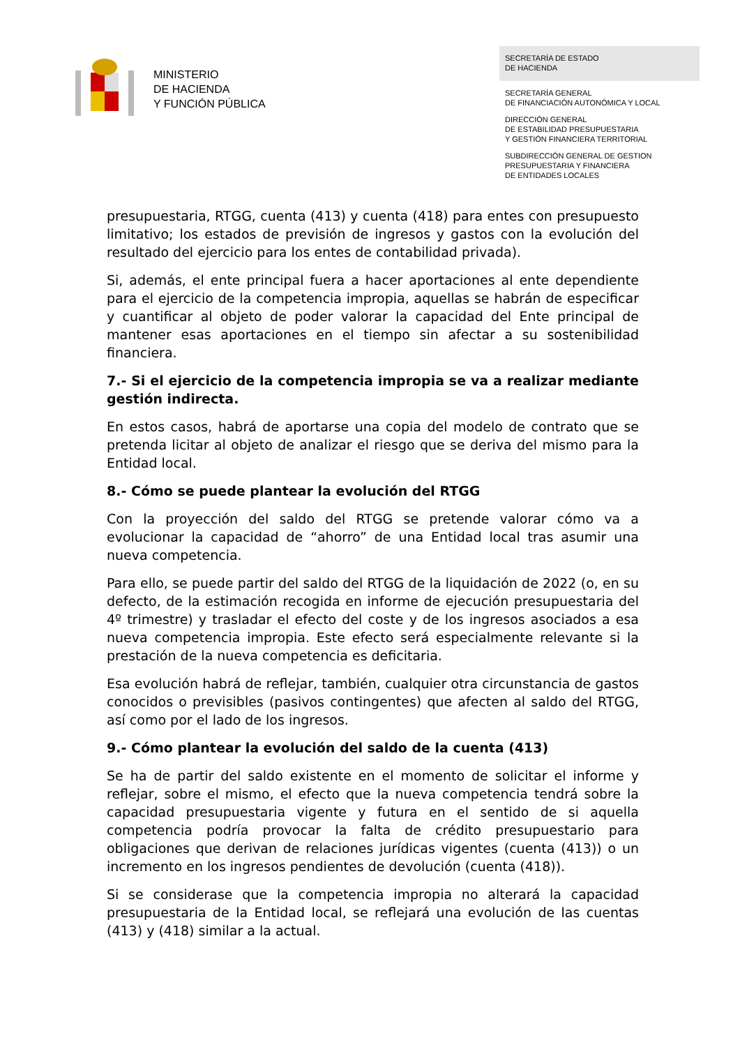MINISTERIO
DE HACIENDA
Y FUNCIÓN PÚBLICA
SECRETARÍA DE ESTADO
DE HACIENDA
SECRETARÍA GENERAL
DE FINANCIACIÓN AUTONÓMICA Y LOCAL
DIRECCIÓN GENERAL
DE ESTABILIDAD PRESUPUESTARIA
Y GESTIÓN FINANCIERA TERRITORIAL
SUBDIRECCIÓN GENERAL DE GESTION
PRESUPUESTARIA Y FINANCIERA
DE ENTIDADES LOCALES
presupuestaria, RTGG, cuenta (413) y cuenta (418) para entes con presupuesto limitativo; los estados de previsión de ingresos y gastos con la evolución del resultado del ejercicio para los entes de contabilidad privada).
Si, además, el ente principal fuera a hacer aportaciones al ente dependiente para el ejercicio de la competencia impropia, aquellas se habrán de especificar y cuantificar al objeto de poder valorar la capacidad del Ente principal de mantener esas aportaciones en el tiempo sin afectar a su sostenibilidad financiera.
7.- Si el ejercicio de la competencia impropia se va a realizar mediante gestión indirecta.
En estos casos, habrá de aportarse una copia del modelo de contrato que se pretenda licitar al objeto de analizar el riesgo que se deriva del mismo para la Entidad local.
8.- Cómo se puede plantear la evolución del RTGG
Con la proyección del saldo del RTGG se pretende valorar cómo va a evolucionar la capacidad de “ahorro” de una Entidad local tras asumir una nueva competencia.
Para ello, se puede partir del saldo del RTGG de la liquidación de 2022 (o, en su defecto, de la estimación recogida en informe de ejecución presupuestaria del 4º trimestre) y trasladar el efecto del coste y de los ingresos asociados a esa nueva competencia impropia. Este efecto será especialmente relevante si la prestación de la nueva competencia es deficitaria.
Esa evolución habrá de reflejar, también, cualquier otra circunstancia de gastos conocidos o previsibles (pasivos contingentes) que afecten al saldo del RTGG, así como por el lado de los ingresos.
9.- Cómo plantear la evolución del saldo de la cuenta (413)
Se ha de partir del saldo existente en el momento de solicitar el informe y reflejar, sobre el mismo, el efecto que la nueva competencia tendrá sobre la capacidad presupuestaria vigente y futura en el sentido de si aquella competencia podría provocar la falta de crédito presupuestario para obligaciones que derivan de relaciones jurídicas vigentes (cuenta (413)) o un incremento en los ingresos pendientes de devolución (cuenta (418)).
Si se considerase que la competencia impropia no alterará la capacidad presupuestaria de la Entidad local, se reflejará una evolución de las cuentas (413) y (418) similar a la actual.